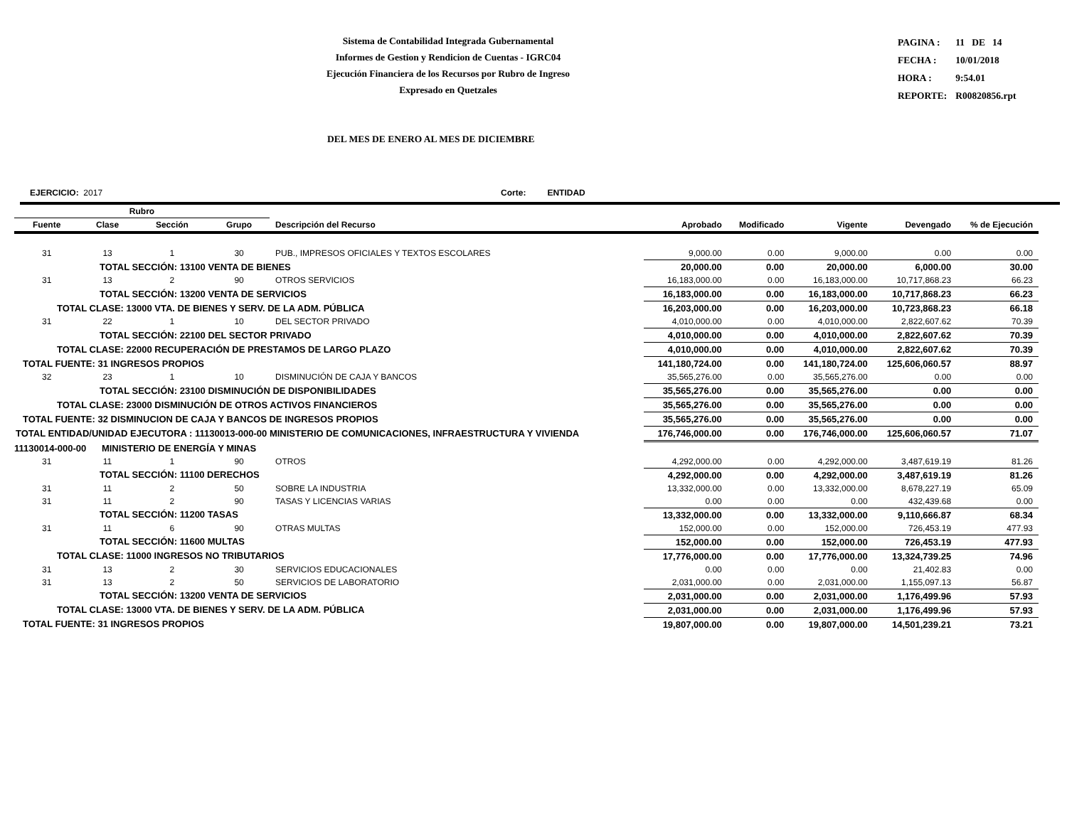Sistema de Contabilidad Integrada Gubernamental
Informes de Gestion y Rendicion de Cuentas - IGRC04
Ejecución Financiera de los Recursos por Rubro de Ingreso
Expresado en Quetzales
| PAGINA : | 11 DE 14 |
| FECHA : | 10/01/2018 |
| HORA : | 9:54.01 |
| REPORTE: | R00820856.rpt |
DEL MES DE ENERO AL MES DE DICIEMBRE
EJERCICIO: 2017 Corte: ENTIDAD
| Rubro | | | | | | | | | |
| --- | --- | --- | --- | --- | --- | --- | --- | --- | --- |
| Fuente | Clase | Sección | Grupo | Descripción del Recurso | Aprobado | Modificado | Vigente | Devengado | % de Ejecución |
| 31 | 13 | 1 | 30 | PUB., IMPRESOS OFICIALES Y TEXTOS ESCOLARES | 9,000.00 | 0.00 | 9,000.00 | 0.00 | 0.00 |
| TOTAL SECCIÓN: 13100 VENTA DE BIENES | | | | | 20,000.00 | 0.00 | 20,000.00 | 6,000.00 | 30.00 |
| 31 | 13 | 2 | 90 | OTROS SERVICIOS | 16,183,000.00 | 0.00 | 16,183,000.00 | 10,717,868.23 | 66.23 |
| TOTAL SECCIÓN: 13200 VENTA DE SERVICIOS | | | | | 16,183,000.00 | 0.00 | 16,183,000.00 | 10,717,868.23 | 66.23 |
| TOTAL CLASE: 13000 VTA. DE BIENES Y SERV. DE LA ADM. PÚBLICA | | | | | 16,203,000.00 | 0.00 | 16,203,000.00 | 10,723,868.23 | 66.18 |
| 31 | 22 | 1 | 10 | DEL SECTOR PRIVADO | 4,010,000.00 | 0.00 | 4,010,000.00 | 2,822,607.62 | 70.39 |
| TOTAL SECCIÓN: 22100 DEL SECTOR PRIVADO | | | | | 4,010,000.00 | 0.00 | 4,010,000.00 | 2,822,607.62 | 70.39 |
| TOTAL CLASE: 22000 RECUPERACIÓN DE PRESTAMOS DE LARGO PLAZO | | | | | 4,010,000.00 | 0.00 | 4,010,000.00 | 2,822,607.62 | 70.39 |
| TOTAL FUENTE: 31 INGRESOS PROPIOS | | | | | 141,180,724.00 | 0.00 | 141,180,724.00 | 125,606,060.57 | 88.97 |
| 32 | 23 | 1 | 10 | DISMINUCIÓN DE CAJA Y BANCOS | 35,565,276.00 | 0.00 | 35,565,276.00 | 0.00 | 0.00 |
| TOTAL SECCIÓN: 23100 DISMINUCIÓN DE DISPONIBILIDADES | | | | | 35,565,276.00 | 0.00 | 35,565,276.00 | 0.00 | 0.00 |
| TOTAL CLASE: 23000 DISMINUCIÓN DE OTROS ACTIVOS FINANCIEROS | | | | | 35,565,276.00 | 0.00 | 35,565,276.00 | 0.00 | 0.00 |
| TOTAL FUENTE: 32 DISMINUCION DE CAJA Y BANCOS DE INGRESOS PROPIOS | | | | | 35,565,276.00 | 0.00 | 35,565,276.00 | 0.00 | 0.00 |
| TOTAL ENTIDAD/UNIDAD EJECUTORA : 11130013-000-00 MINISTERIO DE COMUNICACIONES, INFRAESTRUCTURA Y VIVIENDA | | | | | 176,746,000.00 | 0.00 | 176,746,000.00 | 125,606,060.57 | 71.07 |
| 11130014-000-00 MINISTERIO DE ENERGÍA Y MINAS | | | | | | | | | |
| 31 | 11 | 1 | 90 | OTROS | 4,292,000.00 | 0.00 | 4,292,000.00 | 3,487,619.19 | 81.26 |
| TOTAL SECCIÓN: 11100 DERECHOS | | | | | 4,292,000.00 | 0.00 | 4,292,000.00 | 3,487,619.19 | 81.26 |
| 31 | 11 | 2 | 50 | SOBRE LA INDUSTRIA | 13,332,000.00 | 0.00 | 13,332,000.00 | 8,678,227.19 | 65.09 |
| 31 | 11 | 2 | 90 | TASAS Y LICENCIAS VARIAS | 0.00 | 0.00 | 0.00 | 432,439.68 | 0.00 |
| TOTAL SECCIÓN: 11200 TASAS | | | | | 13,332,000.00 | 0.00 | 13,332,000.00 | 9,110,666.87 | 68.34 |
| 31 | 11 | 6 | 90 | OTRAS MULTAS | 152,000.00 | 0.00 | 152,000.00 | 726,453.19 | 477.93 |
| TOTAL SECCIÓN: 11600 MULTAS | | | | | 152,000.00 | 0.00 | 152,000.00 | 726,453.19 | 477.93 |
| TOTAL CLASE: 11000 INGRESOS NO TRIBUTARIOS | | | | | 17,776,000.00 | 0.00 | 17,776,000.00 | 13,324,739.25 | 74.96 |
| 31 | 13 | 2 | 30 | SERVICIOS EDUCACIONALES | 0.00 | 0.00 | 0.00 | 21,402.83 | 0.00 |
| 31 | 13 | 2 | 50 | SERVICIOS DE LABORATORIO | 2,031,000.00 | 0.00 | 2,031,000.00 | 1,155,097.13 | 56.87 |
| TOTAL SECCIÓN: 13200 VENTA DE SERVICIOS | | | | | 2,031,000.00 | 0.00 | 2,031,000.00 | 1,176,499.96 | 57.93 |
| TOTAL CLASE: 13000 VTA. DE BIENES Y SERV. DE LA ADM. PÚBLICA | | | | | 2,031,000.00 | 0.00 | 2,031,000.00 | 1,176,499.96 | 57.93 |
| TOTAL FUENTE: 31 INGRESOS PROPIOS | | | | | 19,807,000.00 | 0.00 | 19,807,000.00 | 14,501,239.21 | 73.21 |